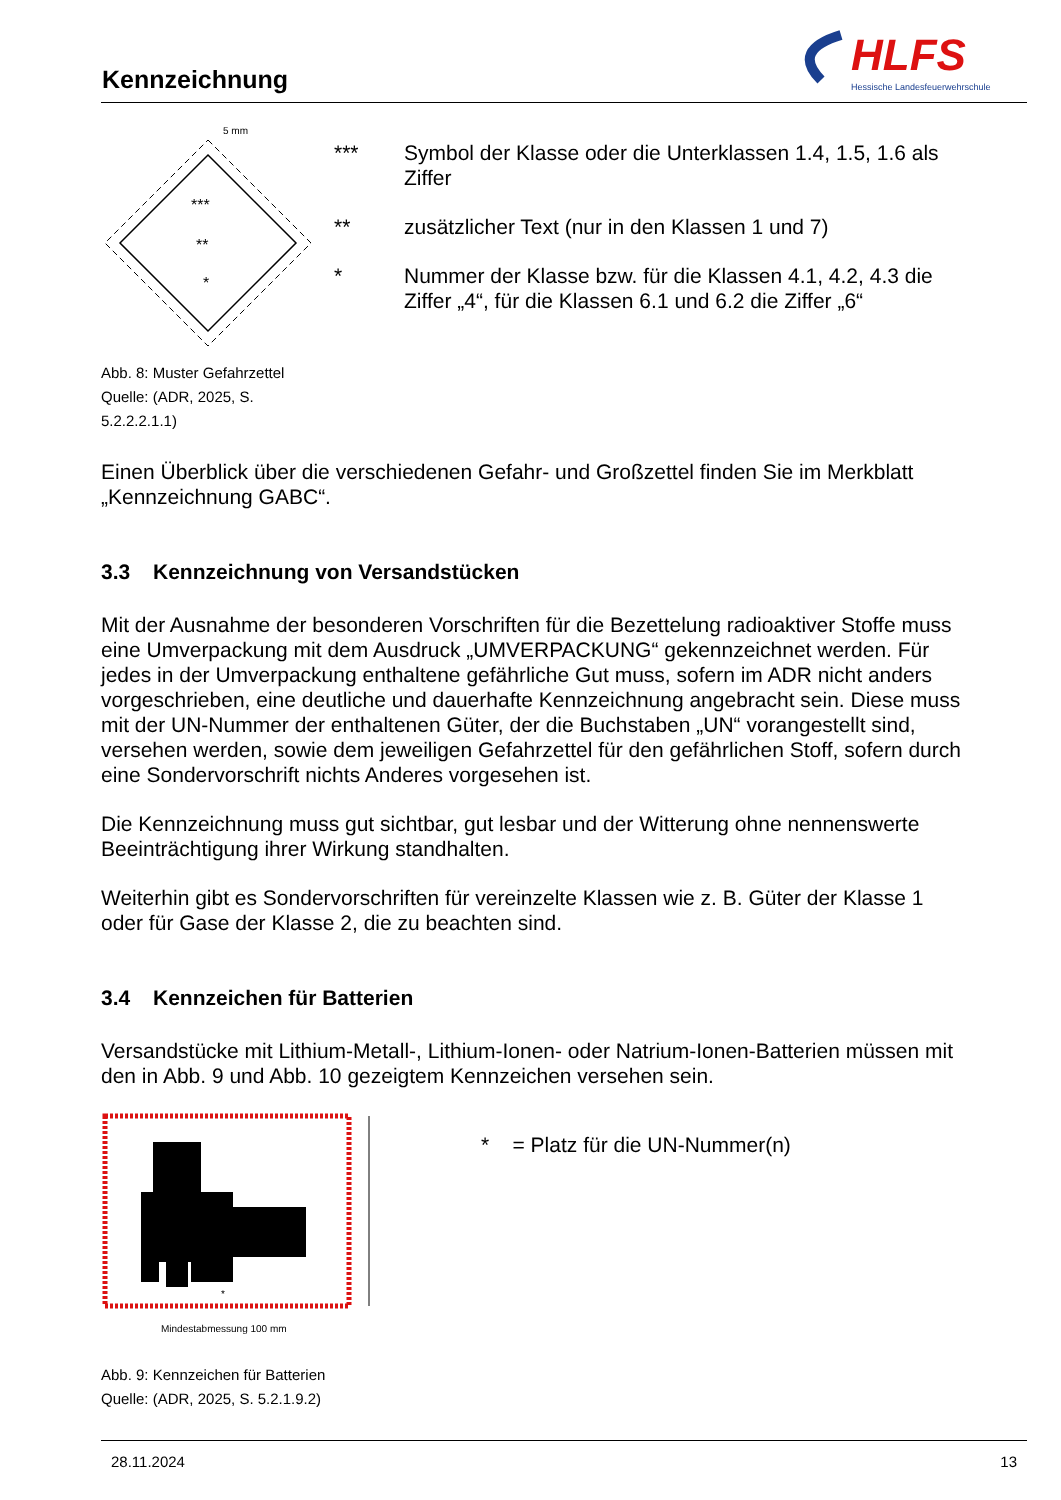Kennzeichnung
HLFS
Hessische Landesfeuerwehrschule
***
**
*
5 mm
Abb. 8: Muster Gefahrzettel
Quelle: (ADR, 2025, S. 5.2.2.2.1.1)
*** Symbol der Klasse oder die Unterklassen 1.4, 1.5, 1.6 als Ziffer
** zusätzlicher Text (nur in den Klassen 1 und 7)
* Nummer der Klasse bzw. für die Klassen 4.1, 4.2, 4.3 die Ziffer „4“, für die Klassen 6.1 und 6.2 die Ziffer „6“
Einen Überblick über die verschiedenen Gefahr- und Großzettel finden Sie im Merkblatt „Kennzeichnung GABC“.
3.3 Kennzeichnung von Versandstücken
Mit der Ausnahme der besonderen Vorschriften für die Bezettelung radioaktiver Stoffe muss eine Umverpackung mit dem Ausdruck „UMVERPACKUNG“ gekennzeichnet werden. Für jedes in der Umverpackung enthaltene gefährliche Gut muss, sofern im ADR nicht anders vorgeschrieben, eine deutliche und dauerhafte Kennzeichnung angebracht sein. Diese muss mit der UN-Nummer der enthaltenen Güter, der die Buchstaben „UN“ vorangestellt sind, versehen werden, sowie dem jeweiligen Gefahrzettel für den gefährlichen Stoff, sofern durch eine Sondervorschrift nichts Anderes vorgesehen ist.
Die Kennzeichnung muss gut sichtbar, gut lesbar und der Witterung ohne nennenswerte Beeinträchtigung ihrer Wirkung standhalten.
Weiterhin gibt es Sondervorschriften für vereinzelte Klassen wie z. B. Güter der Klasse 1 oder für Gase der Klasse 2, die zu beachten sind.
3.4 Kennzeichen für Batterien
Versandstücke mit Lithium-Metall-, Lithium-Ionen- oder Natrium-Ionen-Batterien müssen mit den in Abb. 9 und Abb. 10 gezeigtem Kennzeichen versehen sein.
*
Mindestabmessung 100 mm
Abb. 9: Kennzeichen für Batterien
Quelle: (ADR, 2025, S. 5.2.1.9.2)
* = Platz für die UN-Nummer(n)
28.11.2024 13